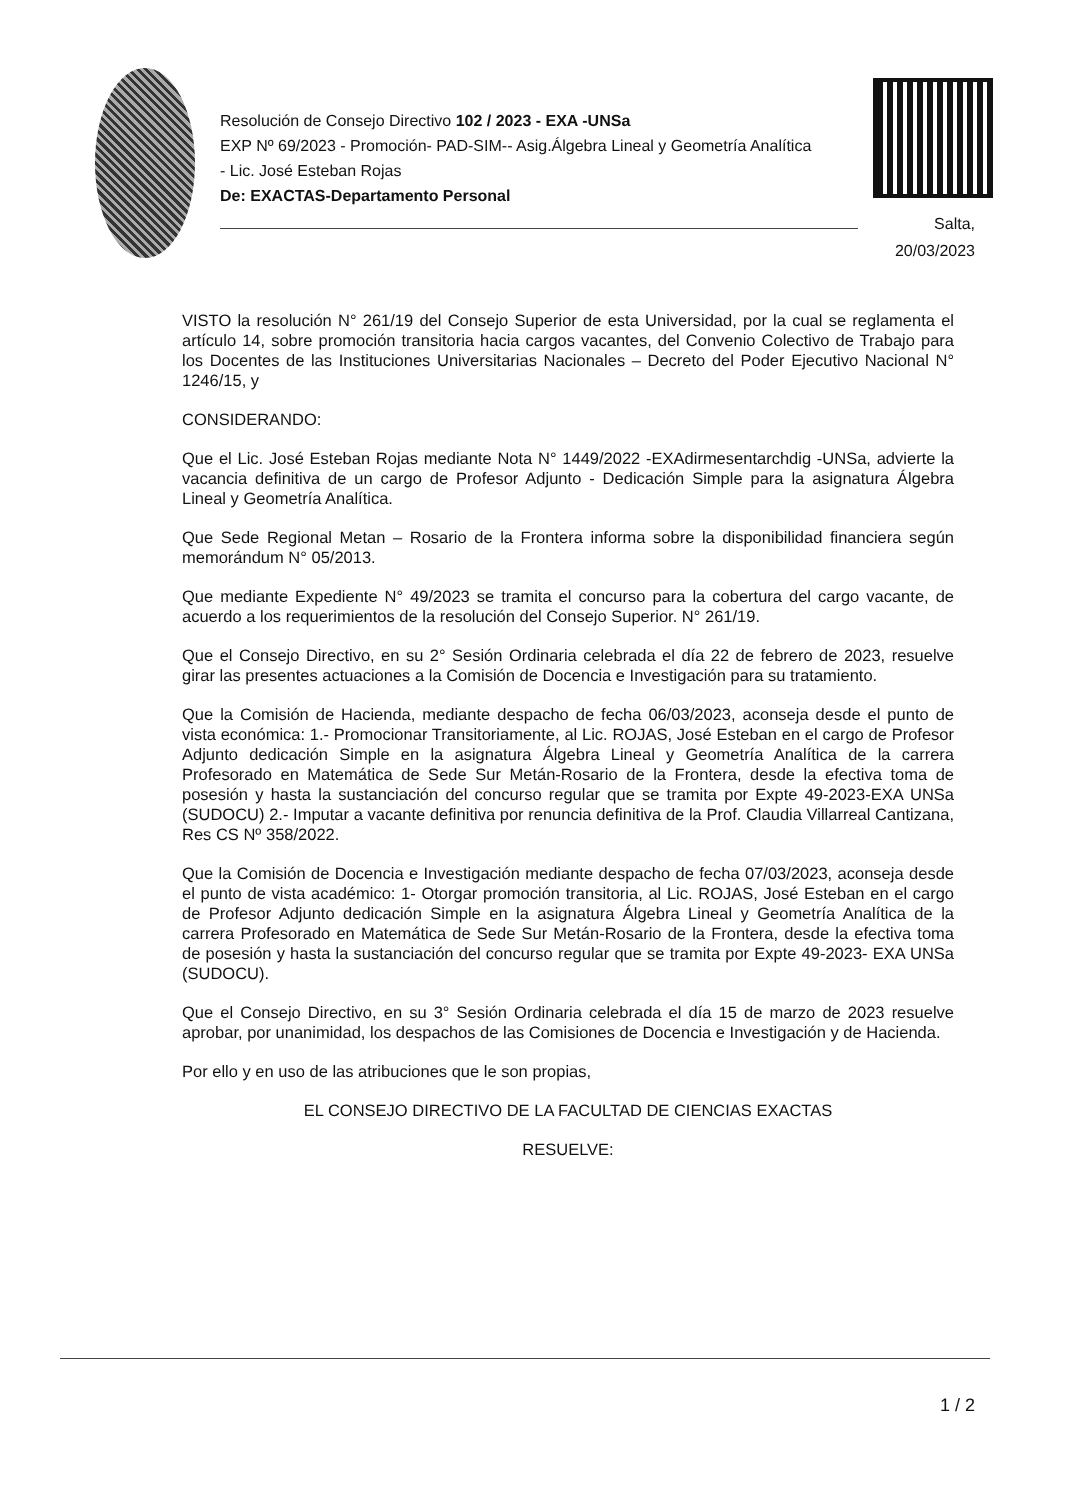Resolución de Consejo Directivo 102 / 2023 - EXA -UNSa
EXP Nº 69/2023 - Promoción- PAD-SIM-- Asig.Álgebra Lineal y Geometría Analítica - Lic. José Esteban Rojas
De: EXACTAS-Departamento Personal
Salta,
20/03/2023
VISTO la resolución N° 261/19 del Consejo Superior de esta Universidad, por la cual se reglamenta el artículo 14, sobre promoción transitoria hacia cargos vacantes, del Convenio Colectivo de Trabajo para los Docentes de las Instituciones Universitarias Nacionales – Decreto del Poder Ejecutivo Nacional N° 1246/15, y
CONSIDERANDO:
Que el Lic. José Esteban Rojas mediante Nota N° 1449/2022 -EXAdirmesentarchdig -UNSa, advierte la vacancia definitiva de un cargo de Profesor Adjunto - Dedicación Simple para la asignatura Álgebra Lineal y Geometría Analítica.
Que Sede Regional Metan – Rosario de la Frontera informa sobre la disponibilidad financiera según memorándum N° 05/2013.
Que mediante Expediente N° 49/2023 se tramita el concurso para la cobertura del cargo vacante, de acuerdo a los requerimientos de la resolución del Consejo Superior. N° 261/19.
Que el Consejo Directivo, en su 2° Sesión Ordinaria celebrada el día 22 de febrero de 2023, resuelve girar las presentes actuaciones a la Comisión de Docencia e Investigación para su tratamiento.
Que la Comisión de Hacienda, mediante despacho de fecha 06/03/2023, aconseja desde el punto de vista económica: 1.- Promocionar Transitoriamente, al Lic. ROJAS, José Esteban en el cargo de Profesor Adjunto dedicación Simple en la asignatura Álgebra Lineal y Geometría Analítica de la carrera Profesorado en Matemática de Sede Sur Metán-Rosario de la Frontera, desde la efectiva toma de posesión y hasta la sustanciación del concurso regular que se tramita por Expte 49-2023-EXA UNSa (SUDOCU) 2.- Imputar a vacante definitiva por renuncia definitiva de la Prof. Claudia Villarreal Cantizana, Res CS Nº 358/2022.
Que la Comisión de Docencia e Investigación mediante despacho de fecha 07/03/2023, aconseja desde el punto de vista académico: 1- Otorgar promoción transitoria, al Lic. ROJAS, José Esteban en el cargo de Profesor Adjunto dedicación Simple en la asignatura Álgebra Lineal y Geometría Analítica de la carrera Profesorado en Matemática de Sede Sur Metán-Rosario de la Frontera, desde la efectiva toma de posesión y hasta la sustanciación del concurso regular que se tramita por Expte 49-2023- EXA UNSa (SUDOCU).
Que el Consejo Directivo, en su 3° Sesión Ordinaria celebrada el día 15 de marzo de 2023 resuelve aprobar, por unanimidad, los despachos de las Comisiones de Docencia e Investigación y de Hacienda.
Por ello y en uso de las atribuciones que le son propias,
EL CONSEJO DIRECTIVO DE LA FACULTAD DE CIENCIAS EXACTAS
RESUELVE:
1 / 2